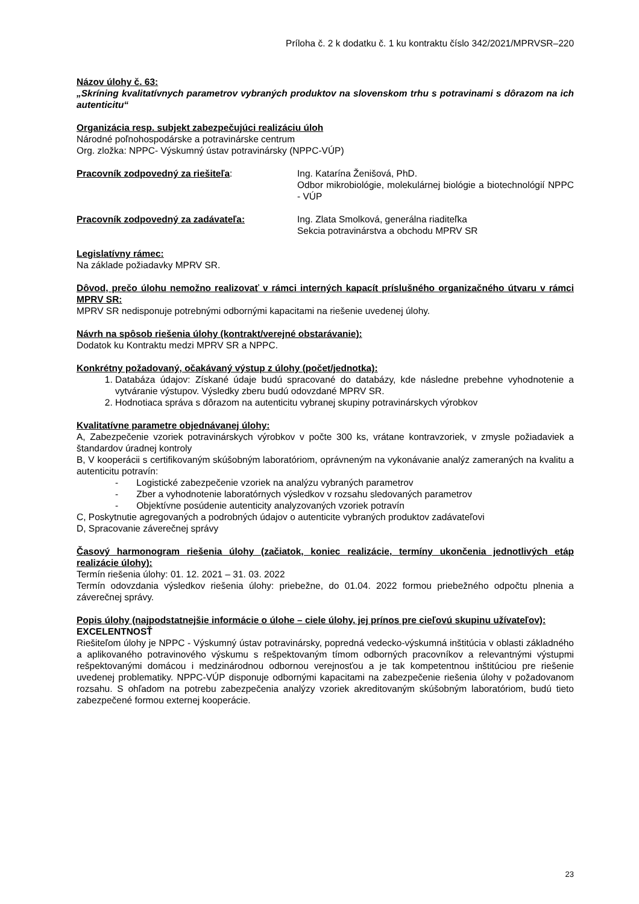Príloha č. 2 k dodatku č. 1 ku kontraktu číslo 342/2021/MPRVSR–220
Názov úlohy č. 63:
„Skríning kvalitatívnych parametrov vybraných produktov na slovenskom trhu s potravinami s dôrazom na ich autenticitu“
Organizácia resp. subjekt zabezpečujúci realizáciu úloh
Národné poľnohospodárske a potravinárske centrum
Org. zložka: NPPC- Výskumný ústav potravinársky (NPPC-VÚP)
Pracovník zodpovedný za riešiteľa: Ing. Katarína Ženišová, PhD.
Odbor mikrobiológie, molekulárnej biológie a biotechnológií NPPC - VÚP
Pracovník zodpovedný za zadávateľa: Ing. Zlata Smolková, generálna riaditeľka
Sekcia potravinárstva a obchodu MPRV SR
Legislatívny rámec:
Na základe požiadavky MPRV SR.
Dôvod, prečo úlohu nemožno realizovať v rámci interných kapacít príslušného organizačného útvaru v rámci MPRV SR:
MPRV SR nedisponuje potrebnými odbornými kapacitami na riešenie uvedenej úlohy.
Návrh na spôsob riešenia úlohy (kontrakt/verejné obstarávanie):
Dodatok ku Kontraktu medzi MPRV SR a NPPC.
Konkrétny požadovaný, očakávaný výstup z úlohy (počet/jednotka):
1. Databáza údajov: Získané údaje budú spracované do databázy, kde následne prebehne vyhodnotenie a vytváranie výstupov. Výsledky zberu budú odovzdané MPRV SR.
2. Hodnotiaca správa s dôrazom na autenticitu vybranej skupiny potravinárskych výrobkov
Kvalitatívne parametre objednávanej úlohy:
A, Zabezpečenie vzoriek potravinárskych výrobkov v počte 300 ks, vrátane kontravzoriek, v zmysle požiadaviek a štandardov úradnej kontroly
B, V kooperácii s certifikovaným skúšobným laboratóriom, oprávneným na vykonávanie analýz zameraných na kvalitu a autenticitu potravín:
- Logistické zabezpečenie vzoriek na analýzu vybraných parametrov
- Zber a vyhodnotenie laboratórnych výsledkov v rozsahu sledovaných parametrov
- Objektívne posúdenie autenticity analyzovaných vzoriek potravín
C, Poskytnutie agregovaných a podrobných údajov o autenticite vybraných produktov zadávateľovi
D, Spracovanie záverečnej správy
Časový harmonogram riešenia úlohy (začiatok, koniec realizácie, termíny ukončenia jednotlivých etáp realizácie úlohy):
Termín riešenia úlohy: 01. 12. 2021 – 31. 03. 2022
Termín odovzdania výsledkov riešenia úlohy: priebežne, do 01.04. 2022 formou priebežného odpočtu plnenia a záverečnej správy.
Popis úlohy (najpodstatnejšie informácie o úlohe – ciele úlohy, jej prínos pre cieľovú skupinu užívateľov):
EXCELENTNOSŤ
Riešiteľom úlohy je NPPC - Výskumný ústav potravinársky, popredná vedecko-výskumná inštitúcia v oblasti základného a aplikovaného potravinového výskumu s rešpektovaným tímom odborných pracovníkov a relevantnými výstupmi rešpektovanými domácou i medzinárodnou odbornou verejnosťou a je tak kompetentnou inštitúciou pre riešenie uvedenej problematiky. NPPC-VÚP disponuje odbornými kapacitami na zabezpečenie riešenia úlohy v požadovanom rozsahu. S ohľadom na potrebu zabezpečenia analýzy vzoriek akreditovaným skúšobným laboratóriom, budú tieto zabezpečené formou externej kooperácie.
23